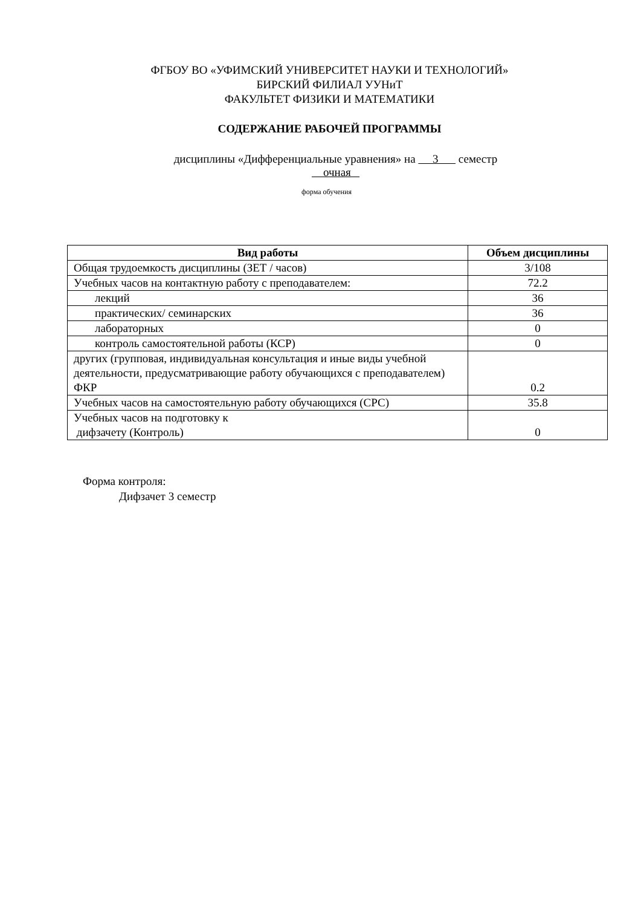ФГБОУ ВО «УФИМСКИЙ УНИВЕРСИТЕТ НАУКИ И ТЕХНОЛОГИЙ»
БИРСКИЙ ФИЛИАЛ УУНиТ
ФАКУЛЬТЕТ ФИЗИКИ И МАТЕМАТИКИ
СОДЕРЖАНИЕ РАБОЧЕЙ ПРОГРАММЫ
дисциплины «Дифференциальные уравнения» на 3 семестр
очная
форма обучения
| Вид работы | Объем дисциплины |
| --- | --- |
| Общая трудоемкость дисциплины (ЗЕТ / часов) | 3/108 |
| Учебных часов на контактную работу с преподавателем: | 72.2 |
| лекций | 36 |
| практических/ семинарских | 36 |
| лабораторных | 0 |
| контроль самостоятельной работы (КСР) | 0 |
| других (групповая, индивидуальная консультация и иные виды учебной деятельности, предусматривающие работу обучающихся с преподавателем) ФКР | 0.2 |
| Учебных часов на самостоятельную работу обучающихся (СРС) | 35.8 |
| Учебных часов на подготовку к дифзачету (Контроль) | 0 |
Форма контроля:
Дифзачет 3 семестр